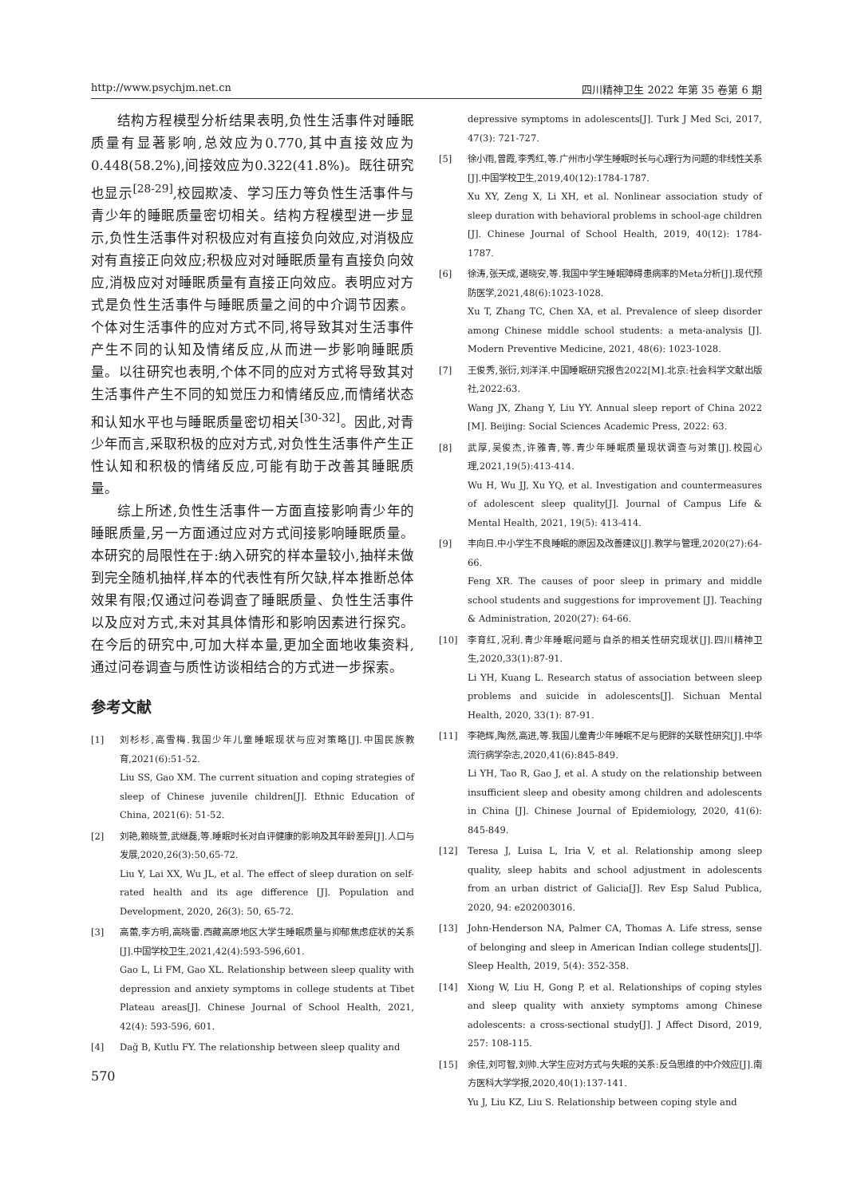http://www.psychjm.net.cn 四川精神卫生 2022 年第 35 卷第 6 期
结构方程模型分析结果表明,负性生活事件对睡眠质量有显著影响,总效应为0.770,其中直接效应为0.448(58.2%),间接效应为0.322(41.8%)。既往研究也显示<sup>[28-29]</sup>,校园欺凌、学习压力等负性生活事件与青少年的睡眠质量密切相关。结构方程模型进一步显示,负性生活事件对积极应对有直接负向效应,对消极应对有直接正向效应;积极应对对睡眠质量有直接负向效应,消极应对对睡眠质量有直接正向效应。表明应对方式是负性生活事件与睡眠质量之间的中介调节因素。个体对生活事件的应对方式不同,将导致其对生活事件产生不同的认知及情绪反应,从而进一步影响睡眠质量。以往研究也表明,个体不同的应对方式将导致其对生活事件产生不同的知觉压力和情绪反应,而情绪状态和认知水平也与睡眠质量密切相关<sup>[30-32]</sup>。因此,对青少年而言,采取积极的应对方式,对负性生活事件产生正性认知和积极的情绪反应,可能有助于改善其睡眠质量。
综上所述,负性生活事件一方面直接影响青少年的睡眠质量,另一方面通过应对方式间接影响睡眠质量。本研究的局限性在于:纳入研究的样本量较小,抽样未做到完全随机抽样,样本的代表性有所欠缺,样本推断总体效果有限;仅通过问卷调查了睡眠质量、负性生活事件以及应对方式,未对其具体情形和影响因素进行探究。在今后的研究中,可加大样本量,更加全面地收集资料,通过问卷调查与质性访谈相结合的方式进一步探索。
参考文献
[1] 刘杉杉,高雪梅.我国少年儿童睡眠现状与应对策略[J].中国民族教育,2021(6):51-52.
Liu SS, Gao XM. The current situation and coping strategies of sleep of Chinese juvenile children[J]. Ethnic Education of China, 2021(6): 51-52.
[2] 刘艳,赖晓萱,武继磊,等.睡眠时长对自评健康的影响及其年龄差异[J].人口与发展,2020,26(3):50,65-72.
Liu Y, Lai XX, Wu JL, et al. The effect of sleep duration on self-rated health and its age difference [J]. Population and Development, 2020, 26(3): 50, 65-72.
[3] 高蕾,李方明,高晓雷.西藏高原地区大学生睡眠质量与抑郁焦虑症状的关系[J].中国学校卫生,2021,42(4):593-596,601.
Gao L, Li FM, Gao XL. Relationship between sleep quality with depression and anxiety symptoms in college students at Tibet Plateau areas[J]. Chinese Journal of School Health, 2021, 42(4): 593-596, 601.
[4] Dağ B, Kutlu FY. The relationship between sleep quality and
570
depressive symptoms in adolescents[J]. Turk J Med Sci, 2017, 47(3): 721-727.
[5] 徐小雨,曾霞,李秀红,等.广州市小学生睡眠时长与心理行为问题的非线性关系[J].中国学校卫生,2019,40(12):1784-1787.
Xu XY, Zeng X, Li XH, et al. Nonlinear association study of sleep duration with behavioral problems in school-age children [J]. Chinese Journal of School Health, 2019, 40(12): 1784-1787.
[6] 徐涛,张天成,谌晓安,等.我国中学生睡眠障碍患病率的Meta分析[J].现代预防医学,2021,48(6):1023-1028.
Xu T, Zhang TC, Chen XA, et al. Prevalence of sleep disorder among Chinese middle school students: a meta-analysis [J]. Modern Preventive Medicine, 2021, 48(6): 1023-1028.
[7] 王俊秀,张衍,刘洋洋.中国睡眠研究报告2022[M].北京:社会科学文献出版社,2022:63.
Wang JX, Zhang Y, Liu YY. Annual sleep report of China 2022 [M]. Beijing: Social Sciences Academic Press, 2022: 63.
[8] 武厚,吴俊杰,许雅青,等.青少年睡眠质量现状调查与对策[J].校园心理,2021,19(5):413-414.
Wu H, Wu JJ, Xu YQ, et al. Investigation and countermeasures of adolescent sleep quality[J]. Journal of Campus Life & Mental Health, 2021, 19(5): 413-414.
[9] 丰向日.中小学生不良睡眠的原因及改善建议[J].教学与管理,2020(27):64-66.
Feng XR. The causes of poor sleep in primary and middle school students and suggestions for improvement [J]. Teaching & Administration, 2020(27): 64-66.
[10] 李育红,况利.青少年睡眠问题与自杀的相关性研究现状[J].四川精神卫生,2020,33(1):87-91.
Li YH, Kuang L. Research status of association between sleep problems and suicide in adolescents[J]. Sichuan Mental Health, 2020, 33(1): 87-91.
[11] 李艳辉,陶然,高进,等.我国儿童青少年睡眠不足与肥胖的关联性研究[J].中华流行病学杂志,2020,41(6):845-849.
Li YH, Tao R, Gao J, et al. A study on the relationship between insufficient sleep and obesity among children and adolescents in China [J]. Chinese Journal of Epidemiology, 2020, 41(6): 845-849.
[12] Teresa J, Luisa L, Iria V, et al. Relationship among sleep quality, sleep habits and school adjustment in adolescents from an urban district of Galicia[J]. Rev Esp Salud Publica, 2020, 94: e202003016.
[13] John-Henderson NA, Palmer CA, Thomas A. Life stress, sense of belonging and sleep in American Indian college students[J]. Sleep Health, 2019, 5(4): 352-358.
[14] Xiong W, Liu H, Gong P, et al. Relationships of coping styles and sleep quality with anxiety symptoms among Chinese adolescents: a cross-sectional study[J]. J Affect Disord, 2019, 257: 108-115.
[15] 余佳,刘可智,刘帅.大学生应对方式与失眠的关系:反刍思维的中介效应[J].南方医科大学学报,2020,40(1):137-141.
Yu J, Liu KZ, Liu S. Relationship between coping style and